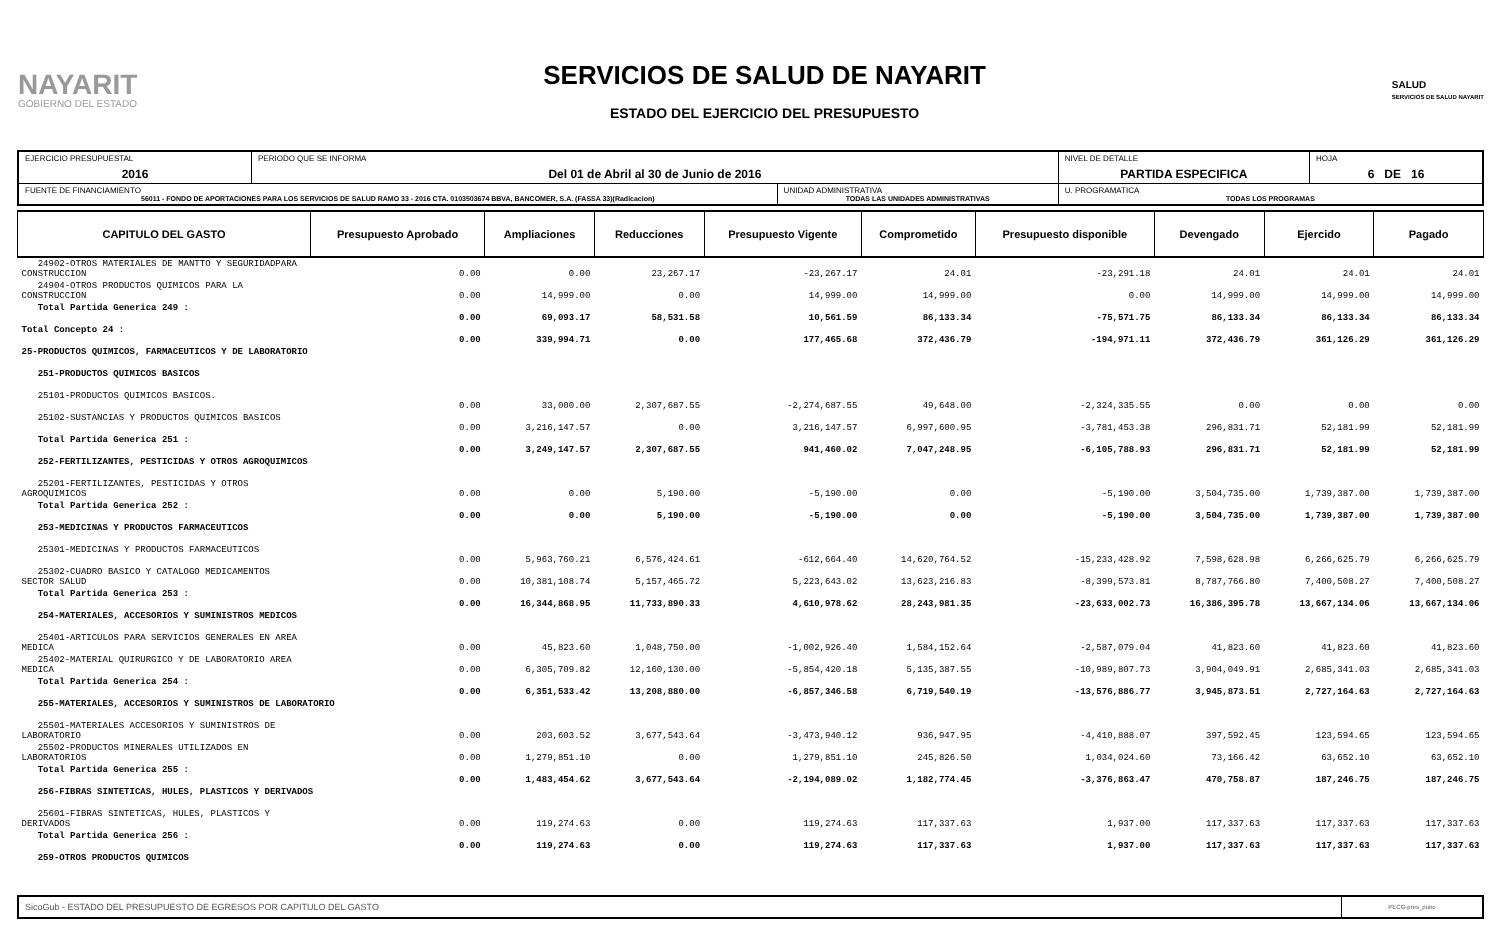NAYARIT
GOBIERNO DEL ESTADO
SERVICIOS DE SALUD DE NAYARIT
ESTADO DEL EJERCICIO DEL PRESUPUESTO
SALUD
SERVICIOS DE SALUD NAYARIT
| EJERCICIO PRESUPUESTAL 2016 | PERIODO QUE SE INFORMA Del 01 de Abril al 30 de Junio de 2016 | | NIVEL DE DETALLE PARTIDA ESPECIFICA | HOJA 6 DE 16 |
| FUENTE DE FINANCIAMIENTO 56011 - FONDO DE APORTACIONES PARA LOS SERVICIOS DE SALUD RAMO 33 - 2016 CTA. 0103503674 BBVA, BANCOMER, S.A. (FASSA 33)(Radicacion) | | UNIDAD ADMINISTRATIVA TODAS LAS UNIDADES ADMINISTRATIVAS | U. PROGRAMATICA TODAS LOS PROGRAMAS | |
| CAPITULO DEL GASTO | Presupuesto Aprobado | Ampliaciones | Reducciones | Presupuesto Vigente | Comprometido | Presupuesto disponible | Devengado | Ejercido | Pagado |
| --- | --- | --- | --- | --- | --- | --- | --- | --- | --- |
| 24902-OTROS MATERIALES DE MANTTO Y SEGURIDADPARA CONSTRUCCION | 0.00 | 0.00 | 23,267.17 | -23,267.17 | 24.01 | -23,291.18 | 24.01 | 24.01 | 24.01 |
| 24904-OTROS PRODUCTOS QUIMICOS PARA LA CONSTRUCCION | 0.00 | 14,999.00 | 0.00 | 14,999.00 | 14,999.00 | 0.00 | 14,999.00 | 14,999.00 | 14,999.00 |
| Total Partida Generica 249 : | 0.00 | 69,093.17 | 58,531.58 | 10,561.59 | 86,133.34 | -75,571.75 | 86,133.34 | 86,133.34 | 86,133.34 |
| Total Concepto 24 : | 0.00 | 339,994.71 | 0.00 | 177,465.68 | 372,436.79 | -194,971.11 | 372,436.79 | 361,126.29 | 361,126.29 |
| 25-PRODUCTOS QUIMICOS, FARMACEUTICOS Y DE LABORATORIO | | | | | | | | | |
| 251-PRODUCTOS QUIMICOS BASICOS | | | | | | | | | |
| 25101-PRODUCTOS QUIMICOS BASICOS. | 0.00 | 33,000.00 | 2,307,687.55 | -2,274,687.55 | 49,648.00 | -2,324,335.55 | 0.00 | 0.00 | 0.00 |
| 25102-SUSTANCIAS Y PRODUCTOS QUIMICOS BASICOS | 0.00 | 3,216,147.57 | 0.00 | 3,216,147.57 | 6,997,600.95 | -3,781,453.38 | 296,831.71 | 52,181.99 | 52,181.99 |
| Total Partida Generica 251 : | 0.00 | 3,249,147.57 | 2,307,687.55 | 941,460.02 | 7,047,248.95 | -6,105,788.93 | 296,831.71 | 52,181.99 | 52,181.99 |
| 252-FERTILIZANTES, PESTICIDAS Y OTROS AGROQUIMICOS | | | | | | | | | |
| 25201-FERTILIZANTES, PESTICIDAS Y OTROS AGROQUIMICOS | 0.00 | 0.00 | 5,190.00 | -5,190.00 | 0.00 | -5,190.00 | 3,504,735.00 | 1,739,387.00 | 1,739,387.00 |
| Total Partida Generica 252 : | 0.00 | 0.00 | 5,190.00 | -5,190.00 | 0.00 | -5,190.00 | 3,504,735.00 | 1,739,387.00 | 1,739,387.00 |
| 253-MEDICINAS Y PRODUCTOS FARMACEUTICOS | | | | | | | | | |
| 25301-MEDICINAS Y PRODUCTOS FARMACEUTICOS | 0.00 | 5,963,760.21 | 6,576,424.61 | -612,664.40 | 14,620,764.52 | -15,233,428.92 | 7,598,628.98 | 6,266,625.79 | 6,266,625.79 |
| 25302-CUADRO BASICO Y CATALOGO MEDICAMENTOS SECTOR SALUD | 0.00 | 10,381,108.74 | 5,157,465.72 | 5,223,643.02 | 13,623,216.83 | -8,399,573.81 | 8,787,766.80 | 7,400,508.27 | 7,400,508.27 |
| Total Partida Generica 253 : | 0.00 | 16,344,868.95 | 11,733,890.33 | 4,610,978.62 | 28,243,981.35 | -23,633,002.73 | 16,386,395.78 | 13,667,134.06 | 13,667,134.06 |
| 254-MATERIALES, ACCESORIOS Y SUMINISTROS MEDICOS | | | | | | | | | |
| 25401-ARTICULOS PARA SERVICIOS GENERALES EN AREA MEDICA | 0.00 | 45,823.60 | 1,048,750.00 | -1,002,926.40 | 1,584,152.64 | -2,587,079.04 | 41,823.60 | 41,823.60 | 41,823.60 |
| 25402-MATERIAL QUIRURGICO Y DE LABORATORIO AREA MEDICA | 0.00 | 6,305,709.82 | 12,160,130.00 | -5,854,420.18 | 5,135,387.55 | -10,989,807.73 | 3,904,049.91 | 2,685,341.03 | 2,685,341.03 |
| Total Partida Generica 254 : | 0.00 | 6,351,533.42 | 13,208,880.00 | -6,857,346.58 | 6,719,540.19 | -13,576,886.77 | 3,945,873.51 | 2,727,164.63 | 2,727,164.63 |
| 255-MATERIALES, ACCESORIOS Y SUMINISTROS DE LABORATORIO | | | | | | | | | |
| 25501-MATERIALES ACCESORIOS Y SUMINISTROS DE LABORATORIO | 0.00 | 203,603.52 | 3,677,543.64 | -3,473,940.12 | 936,947.95 | -4,410,888.07 | 397,592.45 | 123,594.65 | 123,594.65 |
| 25502-PRODUCTOS MINERALES UTILIZADOS EN LABORATORIOS | 0.00 | 1,279,851.10 | 0.00 | 1,279,851.10 | 245,826.50 | 1,034,024.60 | 73,166.42 | 63,652.10 | 63,652.10 |
| Total Partida Generica 255 : | 0.00 | 1,483,454.62 | 3,677,543.64 | -2,194,089.02 | 1,182,774.45 | -3,376,863.47 | 470,758.87 | 187,246.75 | 187,246.75 |
| 256-FIBRAS SINTETICAS, HULES, PLASTICOS Y DERIVADOS | | | | | | | | | |
| 25601-FIBRAS SINTETICAS, HULES, PLASTICOS Y DERIVADOS | 0.00 | 119,274.63 | 0.00 | 119,274.63 | 117,337.63 | 1,937.00 | 117,337.63 | 117,337.63 | 117,337.63 |
| Total Partida Generica 256 : | 0.00 | 119,274.63 | 0.00 | 119,274.63 | 117,337.63 | 1,937.00 | 117,337.63 | 117,337.63 | 117,337.63 |
| 259-OTROS PRODUCTOS QUIMICOS | | | | | | | | | |
SicoGub - ESTADO DEL PRESUPUESTO DE EGRESOS POR CAPITULO DEL GASTO
PECG-pres_puno